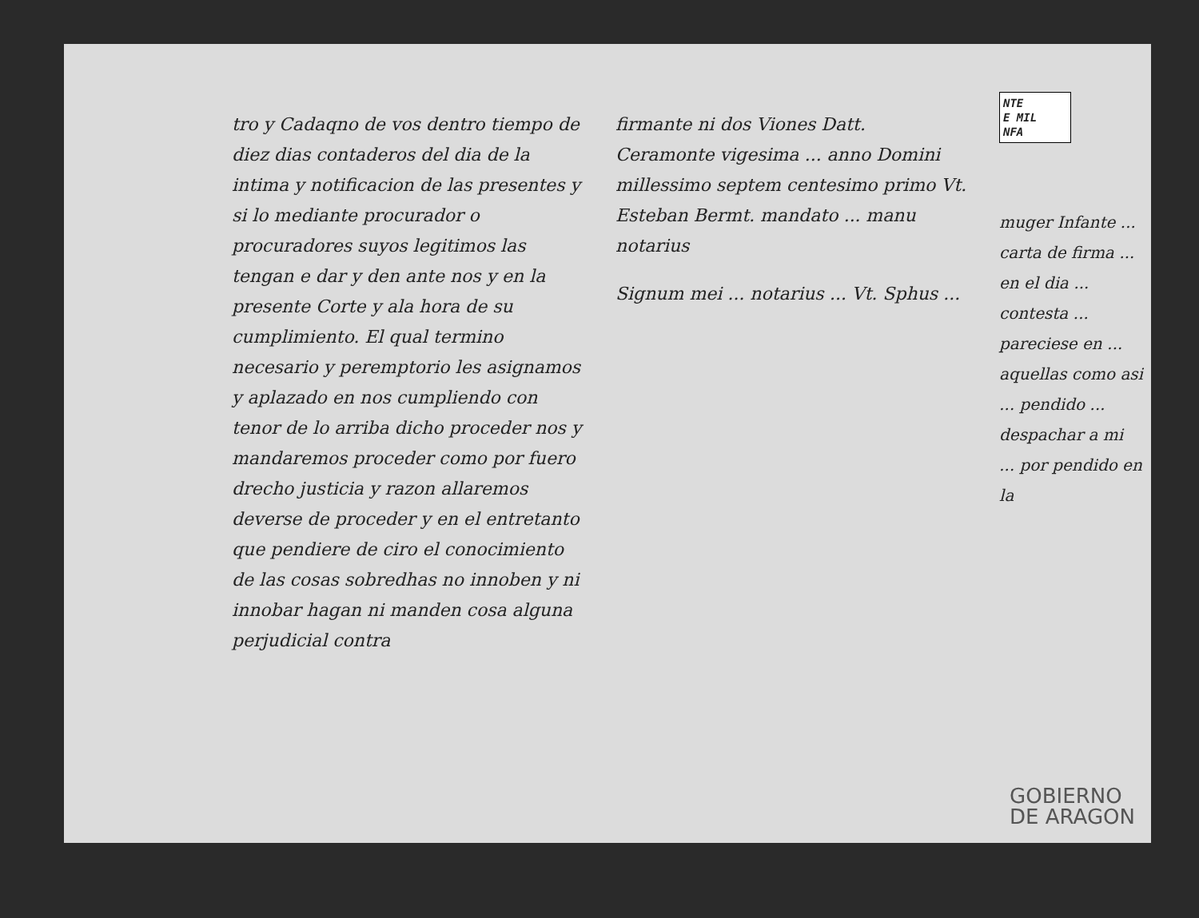tro y Cadaqno de vos dentro tiempo de diez dias contaderos del dia de la intima y notificacion de las presentes y si lo mediante procurador o procuradores suyos legitimos las tengan e dar y den ante nos y en la presente Corte y ala hora de su cumplimiento. El qual termino necesario y peremptorio les asignamos y aplazado en nos cumpliendo con tenor de lo arriba dicho proceder nos y mandaremos proceder como por fuero drecho justicia y razon allaremos deverse de proceder y en el entretanto que pendiere de ciro el conocimiento de las cosas sobredhas no innoben y ni innobar hagan ni manden cosa alguna perjudicial contra
firmante ni dos Viones Datt. Ceramonte vigesima ... anno Domini millessimo septem centesimo primo Vt. Esteban Bermt. mandato ... manu notarius
Signum mei ... notarius ... Vt. Sphus ...
NTE
E MIL
NFA
muger Infante ... carta de firma ... en el dia ... contesta ... pareciese en ... aquellas como asi ... pendido ... despachar a mi ... por pendido en la
GOBIERNO
DE ARAGON